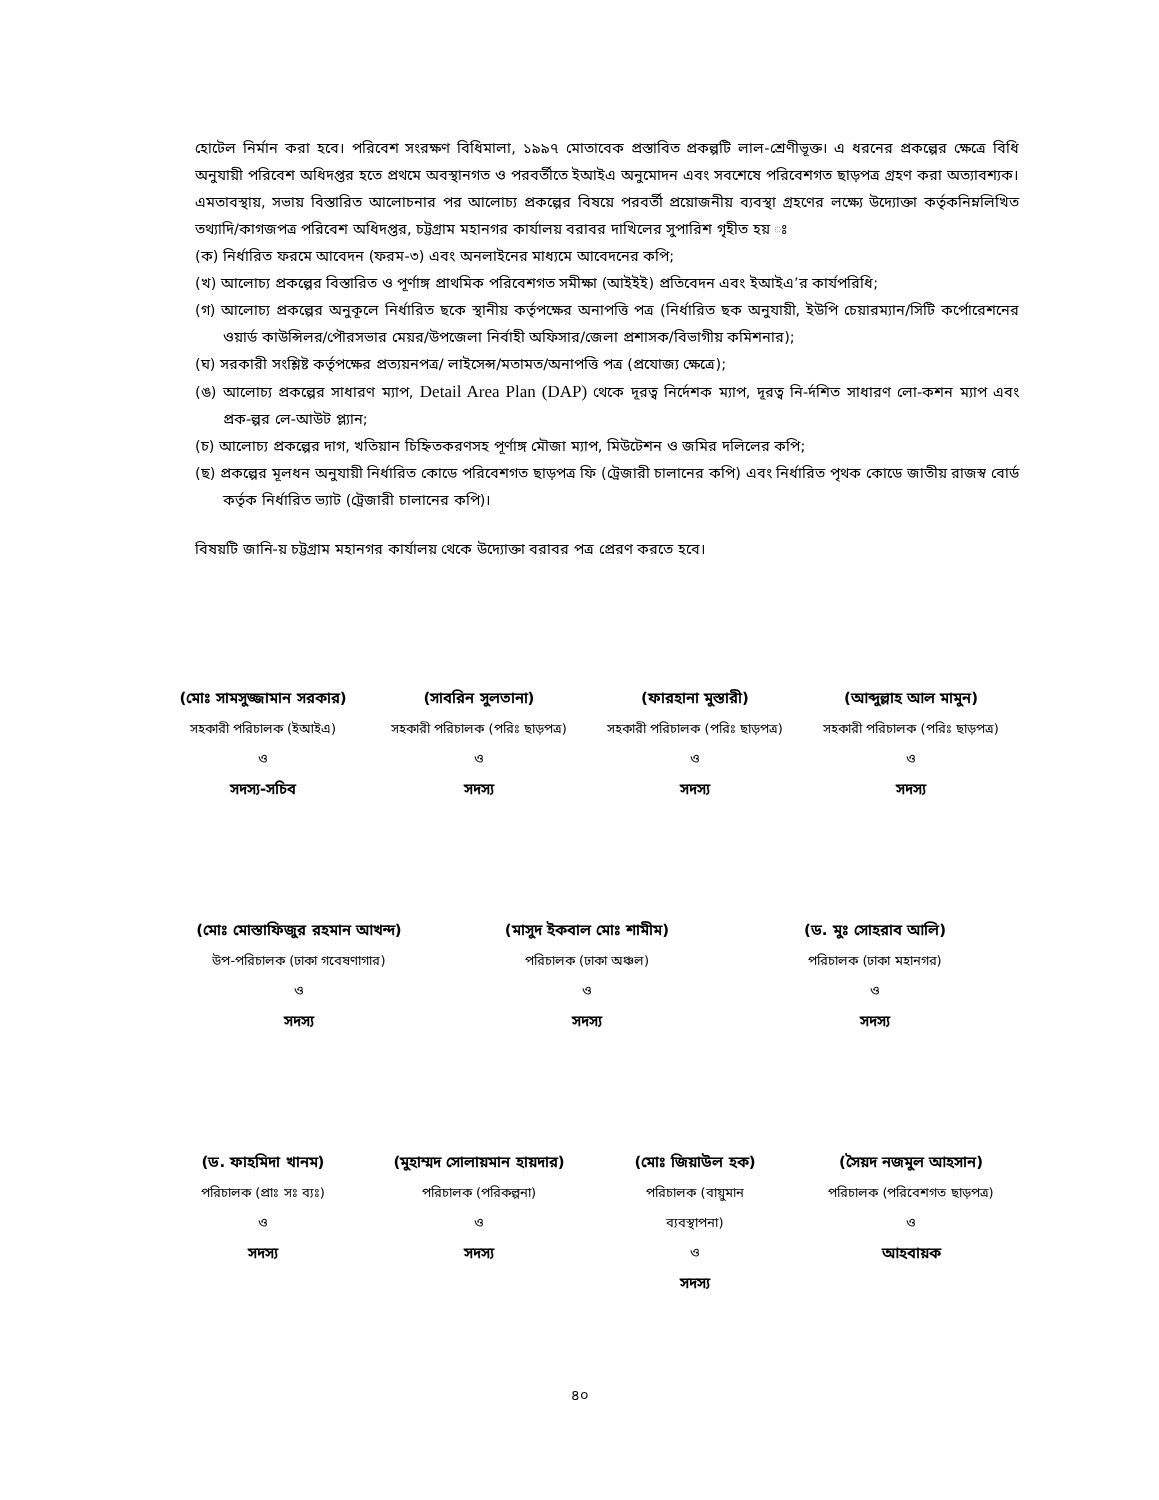হোটেল নির্মান করা হবে। পরিবেশ সংরক্ষণ বিধিমালা, ১৯৯৭ মোতাবেক প্রস্তাবিত প্রকল্পটি লাল-শ্রেণীভূক্ত। এ ধরনের প্রকল্পের ক্ষেত্রে বিধি অনুযায়ী পরিবেশ অধিদপ্তর হতে প্রথমে অবস্থানগত ও পরবর্তীতে ইআইএ অনুমোদন এবং সবশেষে পরিবেশগত ছাড়পত্র গ্রহণ করা অত্যাবশ্যক। এমতাবস্থায়, সভায় বিস্তারিত আলোচনার পর আলোচ্য প্রকল্পের বিষয়ে পরবর্তী প্রয়োজনীয় ব্যবস্থা গ্রহণের লক্ষ্যে উদ্যোক্তা কর্তৃকনিম্নলিখিত তথ্যাদি/কাগজপত্র পরিবেশ অধিদপ্তর, চট্টগ্রাম মহানগর কার্যালয় বরাবর দাখিলের সুপারিশ গৃহীত হয় ঃ
(ক) নির্ধারিত ফরমে আবেদন (ফরম-৩) এবং অনলাইনের মাধ্যমে আবেদনের কপি;
(খ) আলোচ্য প্রকল্পের বিস্তারিত ও পূর্ণাঙ্গ প্রাথমিক পরিবেশগত সমীক্ষা (আইইই) প্রতিবেদন এবং ইআইএ’র কার্যপরিধি;
(গ) আলোচ্য প্রকল্পের অনুকূলে নির্ধারিত ছকে স্থানীয় কর্তৃপক্ষের অনাপত্তি পত্র (নির্ধারিত ছক অনুযায়ী, ইউপি চেয়ারম্যান/সিটি কর্পোরেশনের ওয়ার্ড কাউন্সিলর/পৌরসভার মেয়র/উপজেলা নির্বাহী অফিসার/জেলা প্রশাসক/বিভাগীয় কমিশনার);
(ঘ) সরকারী সংশ্লিষ্ট কর্তৃপক্ষের প্রত্যয়নপত্র/ লাইসেন্স/মতামত/অনাপত্তি পত্র (প্রযোজ্য ক্ষেত্রে);
(ঙ) আলোচ্য প্রকল্পের সাধারণ ম্যাপ, Detail Area Plan (DAP) থেকে দূরত্ব নির্দেশক ম্যাপ, দূরত্ব নি-র্দশিত সাধারণ লো-কশন ম্যাপ এবং প্রক-ল্পর লে-আউট প্ল্যান;
(চ) আলোচ্য প্রকল্পের দাগ, খতিয়ান চিহ্নিতকরণসহ পূর্ণাঙ্গ মৌজা ম্যাপ, মিউটেশন ও জমির দলিলের কপি;
(ছ) প্রকল্পের মূলধন অনুযায়ী নির্ধারিত কোডে পরিবেশগত ছাড়পত্র ফি (ট্রেজারী চালানের কপি) এবং নির্ধারিত পৃথক কোডে জাতীয় রাজস্ব বোর্ড কর্তৃক নির্ধারিত ভ্যাট (ট্রেজারী চালানের কপি)।
বিষয়টি জানি-য় চট্টগ্রাম মহানগর কার্যালয় থেকে উদ্যোক্তা বরাবর পত্র প্রেরণ করতে হবে।
(মোঃ সামসুজ্জামান সরকার)
সহকারী পরিচালক (ইআইএ)
ও
সদস্য-সচিব
(সাবরিন সুলতানা)
সহকারী পরিচালক (পরিঃ ছাড়পত্র)
ও
সদস্য
(ফারহানা মুস্তারী)
সহকারী পরিচালক (পরিঃ ছাড়পত্র)
ও
সদস্য
(আব্দুল্লাহ আল মামুন)
সহকারী পরিচালক (পরিঃ ছাড়পত্র)
ও
সদস্য
(মোঃ মোস্তাফিজুর রহমান আখন্দ)
উপ-পরিচালক (ঢাকা গবেষণাগার)
ও
সদস্য
(মাসুদ ইকবাল মোঃ শামীম)
পরিচালক (ঢাকা অঞ্চল)
ও
সদস্য
(ড. মুঃ সোহরাব আলি)
পরিচালক (ঢাকা মহানগর)
ও
সদস্য
(ড. ফাহমিদা খানম)
পরিচালক (প্রাঃ সঃ ব্যঃ)
ও
সদস্য
(মুহাম্মদ সোলায়মান হায়দার)
পরিচালক (পরিকল্পনা)
ও
সদস্য
(মোঃ জিয়াউল হক)
পরিচালক (বায়ুমান
ব্যবস্থাপনা)
ও
সদস্য
(সৈয়দ নজমুল আহসান)
পরিচালক (পরিবেশগত ছাড়পত্র)
ও
আহবায়ক
৪০